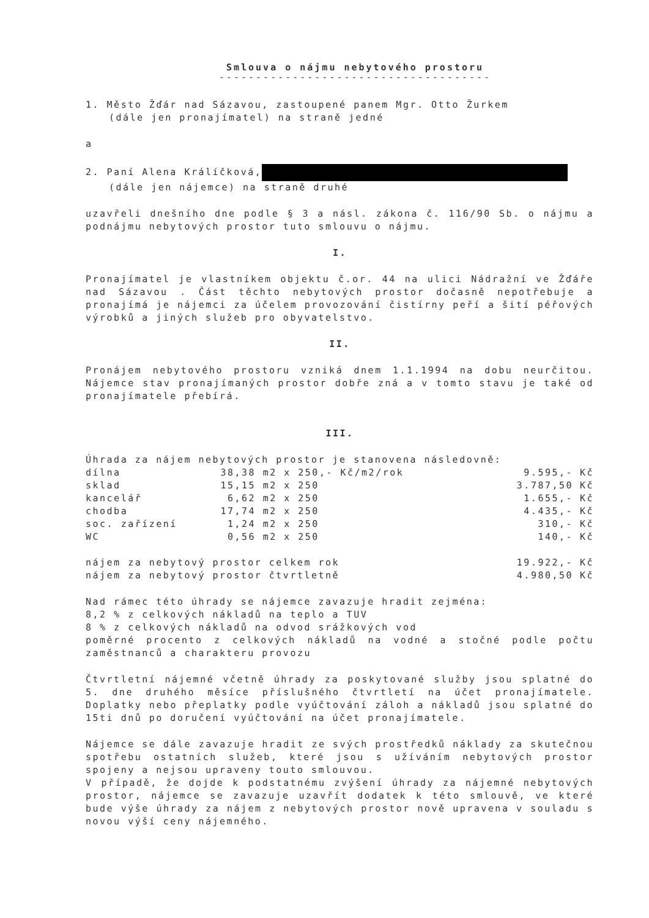Smlouva o nájmu nebytového prostoru
-------------------------------------
1. Město Žďár nad Sázavou, zastoupené panem Mgr. Otto Žurkem
(dále jen pronajímatel) na straně jedné
a
2. Paní Alena Králíčková,
(dále jen nájemce) na straně druhé
uzavřeli dnešního dne podle § 3 a násl. zákona č. 116/90 Sb. o nájmu a podnájmu nebytových prostor tuto smlouvu o nájmu.
I.
Pronajímatel je vlastníkem objektu č.or. 44 na ulici Nádražní ve Žďáře nad Sázavou . Část těchto nebytových prostor dočasně nepotřebuje a pronajímá je nájemci za účelem provozování čistírny peří a šití péřových výrobků a jiných služeb pro obyvatelstvo.
II.
Pronájem nebytového prostoru vzniká dnem 1.1.1994 na dobu neurčitou. Nájemce stav pronajímaných prostor dobře zná a v tomto stavu je také od pronajímatele přebírá.
III.
Úhrada za nájem nebytových prostor je stanovena následovně:
| dílna | 38,38 m2 x 250,- Kč/m2/rok | 9.595,- | Kč |
| sklad | 15,15 m2 x 250 | 3.787,50 | Kč |
| kancelář | 6,62 m2 x 250 | 1.655,- | Kč |
| chodba | 17,74 m2 x 250 | 4.435,- | Kč |
| soc. zařízení | 1,24 m2 x 250 | 310,- | Kč |
| WC | 0,56 m2 x 250 | 140,- | Kč |
| nájem za nebytový prostor celkem rok | | 19.922,- | Kč |
| nájem za nebytový prostor čtvrtletně | | 4.980,50 | Kč |
Nad rámec této úhrady se nájemce zavazuje hradit zejména:
8,2 % z celkových nákladů na teplo a TUV
8 % z celkových nákladů na odvod srážkových vod
poměrné procento z celkových nákladů na vodné a stočné podle počtu zaměstnanců a charakteru provozu
Čtvrtletní nájemné včetně úhrady za poskytované služby jsou splatné do 5. dne druhého měsíce příslušného čtvrtletí na účet pronajímatele. Doplatky nebo přeplatky podle vyúčtování záloh a nákladů jsou splatné do 15ti dnů po doručení vyúčtování na účet pronajímatele.
Nájemce se dále zavazuje hradit ze svých prostředků náklady za skutečnou spotřebu ostatních služeb, které jsou s užíváním nebytových prostor spojeny a nejsou upraveny touto smlouvou.
V případě, že dojde k podstatnému zvýšení úhrady za nájemné nebytových prostor, nájemce se zavazuje uzavřít dodatek k této smlouvě, ve které bude výše úhrady za nájem z nebytových prostor nově upravena v souladu s novou výší ceny nájemného.